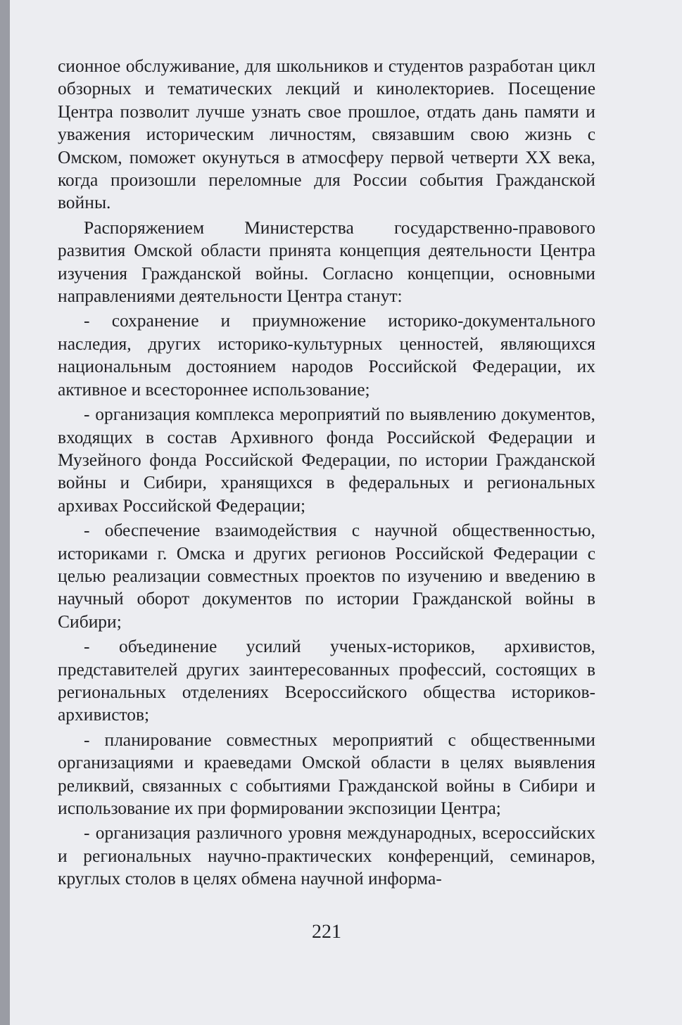сионное обслуживание, для школьников и студентов разработан цикл обзорных и тематических лекций и кинолекториев. Посещение Центра позволит лучше узнать свое прошлое, отдать дань памяти и уважения историческим личностям, связавшим свою жизнь с Омском, поможет окунуться в атмосферу первой четверти XX века, когда произошли переломные для России события Гражданской войны.
Распоряжением Министерства государственно-правового развития Омской области принята концепция деятельности Центра изучения Гражданской войны. Согласно концепции, основными направлениями деятельности Центра станут:
- сохранение и приумножение историко-документального наследия, других историко-культурных ценностей, являющихся национальным достоянием народов Российской Федерации, их активное и всестороннее использование;
- организация комплекса мероприятий по выявлению документов, входящих в состав Архивного фонда Российской Федерации и Музейного фонда Российской Федерации, по истории Гражданской войны и Сибири, хранящихся в федеральных и региональных архивах Российской Федерации;
- обеспечение взаимодействия с научной общественностью, историками г. Омска и других регионов Российской Федерации с целью реализации совместных проектов по изучению и введению в научный оборот документов по истории Гражданской войны в Сибири;
- объединение усилий ученых-историков, архивистов, представителей других заинтересованных профессий, состоящих в региональных отделениях Всероссийского общества историков-архивистов;
- планирование совместных мероприятий с общественными организациями и краеведами Омской области в целях выявления реликвий, связанных с событиями Гражданской войны в Сибири и использование их при формировании экспозиции Центра;
- организация различного уровня международных, всероссийских и региональных научно-практических конференций, семинаров, круглых столов в целях обмена научной информа-
221